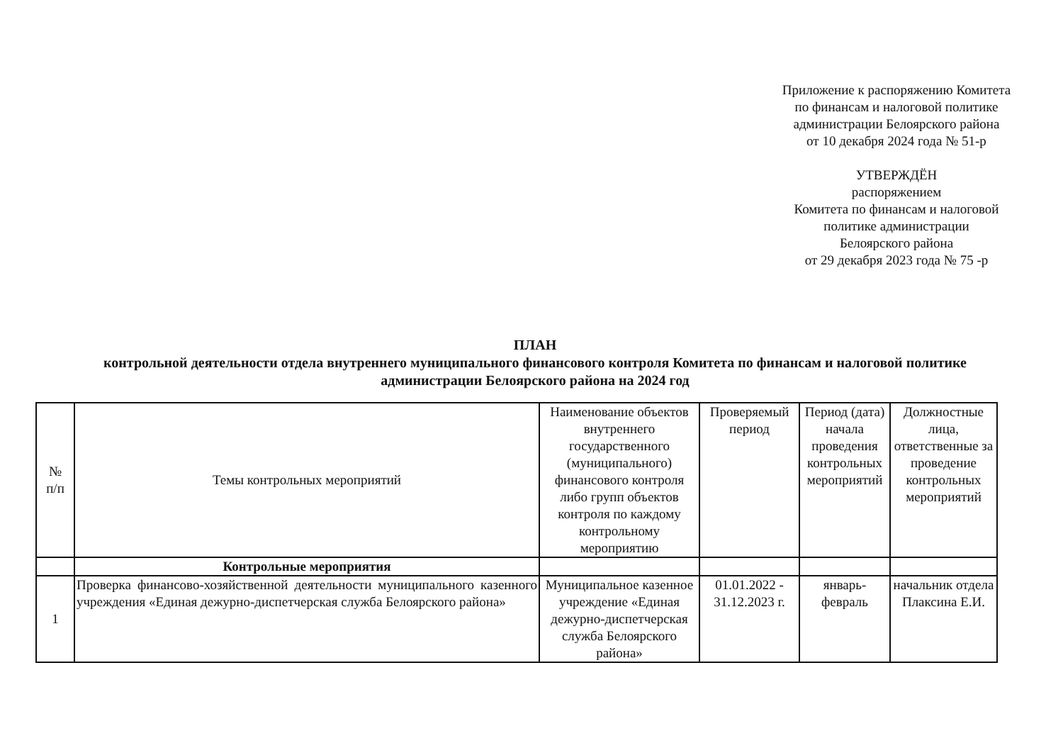Приложение к распоряжению Комитета
по финансам и налоговой политике
администрации Белоярского района
от 10 декабря 2024 года № 51-р
УТВЕРЖДЁН
распоряжением
Комитета по финансам и налоговой
политике администрации
Белоярского района
от 29 декабря 2023 года № 75 -р
ПЛАН
контрольной деятельности отдела внутреннего муниципального финансового контроля Комитета по финансам и налоговой политике
администрации Белоярского района на 2024 год
| № п/п | Темы контрольных мероприятий | Наименование объектов внутреннего государственного (муниципального) финансового контроля либо групп объектов контроля по каждому контрольному мероприятию | Проверяемый период | Период (дата) начала проведения контрольных мероприятий | Должностные лица, ответственные за проведение контрольных мероприятий |
| --- | --- | --- | --- | --- | --- |
| | Контрольные мероприятия | | | | |
| 1 | Проверка финансово-хозяйственной деятельности муниципального казенного учреждения «Единая дежурно-диспетчерская служба Белоярского района» | Муниципальное казенное учреждение «Единая дежурно-диспетчерская служба Белоярского района» | 01.01.2022 - 31.12.2023 г. | январь-февраль | начальник отдела Плаксина Е.И. |